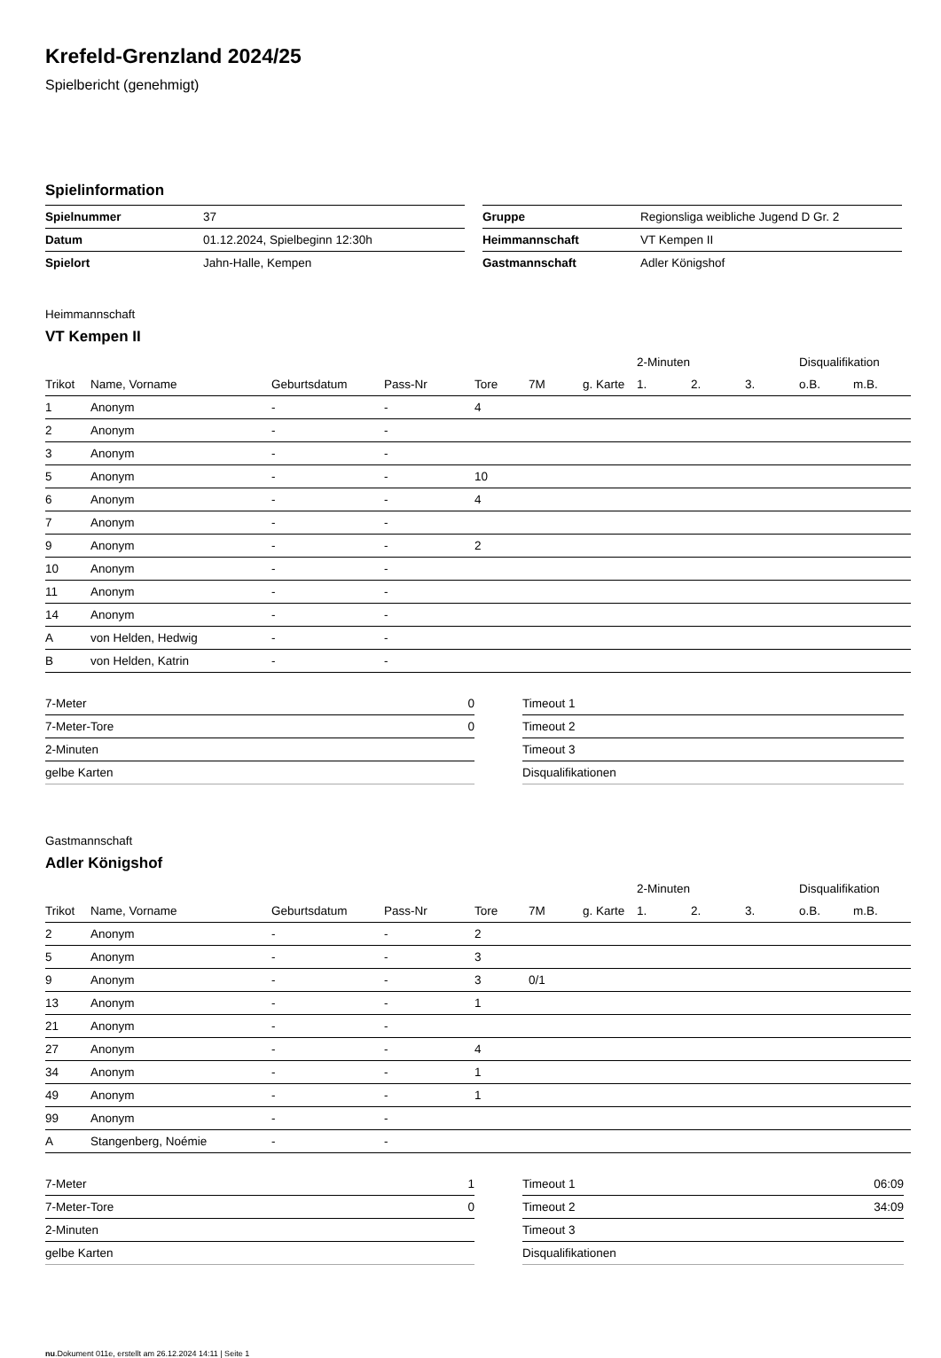Krefeld-Grenzland 2024/25
Spielbericht (genehmigt)
Spielinformation
| Spielnummer | 37 |
| Datum | 01.12.2024, Spielbeginn 12:30h |
| Spielort | Jahn-Halle, Kempen |
| Gruppe | Regionsliga weibliche Jugend D Gr. 2 |
| Heimmannschaft | VT Kempen II |
| Gastmannschaft | Adler Königshof |
Heimmannschaft
VT Kempen II
| | | | | | | | 2-Minuten | | | Disqualifikation | |
| --- | --- | --- | --- | --- | --- | --- | --- | --- | --- | --- | --- |
| Trikot | Name, Vorname | Geburtsdatum | Pass-Nr | Tore | 7M | g. Karte | 1. | 2. | 3. | o.B. | m.B. |
| 1 | Anonym | - | - | 4 | | | | | | | |
| 2 | Anonym | - | - | | | | | | | | |
| 3 | Anonym | - | - | | | | | | | | |
| 5 | Anonym | - | - | 10 | | | | | | | |
| 6 | Anonym | - | - | 4 | | | | | | | |
| 7 | Anonym | - | - | | | | | | | | |
| 9 | Anonym | - | - | 2 | | | | | | | |
| 10 | Anonym | - | - | | | | | | | | |
| 11 | Anonym | - | - | | | | | | | | |
| 14 | Anonym | - | - | | | | | | | | |
| A | von Helden, Hedwig | - | - | | | | | | | | |
| B | von Helden, Katrin | - | - | | | | | | | | |
| 7-Meter | 0 |
| 7-Meter-Tore | 0 |
| 2-Minuten | |
| gelbe Karten | |
| Timeout 1 | |
| Timeout 2 | |
| Timeout 3 | |
| Disqualifikationen | |
Gastmannschaft
Adler Königshof
| | | | | | | | 2-Minuten | | | Disqualifikation | |
| --- | --- | --- | --- | --- | --- | --- | --- | --- | --- | --- | --- |
| Trikot | Name, Vorname | Geburtsdatum | Pass-Nr | Tore | 7M | g. Karte | 1. | 2. | 3. | o.B. | m.B. |
| 2 | Anonym | - | - | 2 | | | | | | | |
| 5 | Anonym | - | - | 3 | | | | | | | |
| 9 | Anonym | - | - | 3 | 0/1 | | | | | | |
| 13 | Anonym | - | - | 1 | | | | | | | |
| 21 | Anonym | - | - | | | | | | | | |
| 27 | Anonym | - | - | 4 | | | | | | | |
| 34 | Anonym | - | - | 1 | | | | | | | |
| 49 | Anonym | - | - | 1 | | | | | | | |
| 99 | Anonym | - | - | | | | | | | | |
| A | Stangenberg, Noémie | - | - | | | | | | | | |
| 7-Meter | 1 |
| 7-Meter-Tore | 0 |
| 2-Minuten | |
| gelbe Karten | |
| Timeout 1 | 06:09 |
| Timeout 2 | 34:09 |
| Timeout 3 | |
| Disqualifikationen | |
nu.Dokument 011e, erstellt am 26.12.2024 14:11 | Seite 1